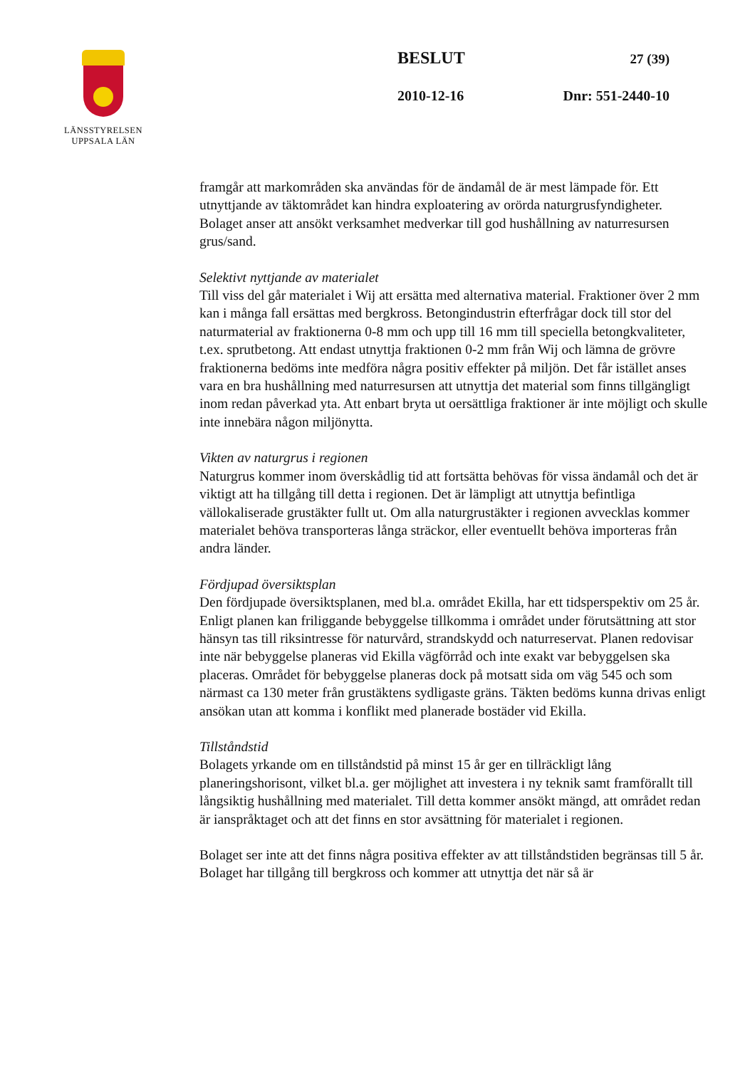LÄNSSTYRELSEN
UPPSALA LÄN
BESLUT 27 (39)
2010-12-16 Dnr: 551-2440-10
framgår att markområden ska användas för de ändamål de är mest lämpade för. Ett utnyttjande av täktområdet kan hindra exploatering av orörda naturgrusfyndigheter. Bolaget anser att ansökt verksamhet medverkar till god hushållning av naturresursen grus/sand.
Selektivt nyttjande av materialet
Till viss del går materialet i Wij att ersätta med alternativa material. Fraktioner över 2 mm kan i många fall ersättas med bergkross. Betongindustrin efterfrågar dock till stor del naturmaterial av fraktionerna 0-8 mm och upp till 16 mm till speciella betongkvaliteter, t.ex. sprutbetong. Att endast utnyttja fraktionen 0-2 mm från Wij och lämna de grövre fraktionerna bedöms inte medföra några positiv effekter på miljön. Det får istället anses vara en bra hushållning med naturresursen att utnyttja det material som finns tillgängligt inom redan påverkad yta. Att enbart bryta ut oersättliga fraktioner är inte möjligt och skulle inte innebära någon miljönytta.
Vikten av naturgrus i regionen
Naturgrus kommer inom överskådlig tid att fortsätta behövas för vissa ändamål och det är viktigt att ha tillgång till detta i regionen. Det är lämpligt att utnyttja befintliga vällokaliserade grustäkter fullt ut. Om alla naturgrustäkter i regionen avvecklas kommer materialet behöva transporteras långa sträckor, eller eventuellt behöva importeras från andra länder.
Fördjupad översiktsplan
Den fördjupade översiktsplanen, med bl.a. området Ekilla, har ett tidsperspektiv om 25 år. Enligt planen kan friliggande bebyggelse tillkomma i området under förutsättning att stor hänsyn tas till riksintresse för naturvård, strandskydd och naturreservat. Planen redovisar inte när bebyggelse planeras vid Ekilla vägförråd och inte exakt var bebyggelsen ska placeras. Området för bebyggelse planeras dock på motsatt sida om väg 545 och som närmast ca 130 meter från grustäktens sydligaste gräns. Täkten bedöms kunna drivas enligt ansökan utan att komma i konflikt med planerade bostäder vid Ekilla.
Tillståndstid
Bolagets yrkande om en tillståndstid på minst 15 år ger en tillräckligt lång planeringshorisont, vilket bl.a. ger möjlighet att investera i ny teknik samt framförallt till långsiktig hushållning med materialet. Till detta kommer ansökt mängd, att området redan är ianspråktaget och att det finns en stor avsättning för materialet i regionen.
Bolaget ser inte att det finns några positiva effekter av att tillståndstiden begränsas till 5 år. Bolaget har tillgång till bergkross och kommer att utnyttja det när så är